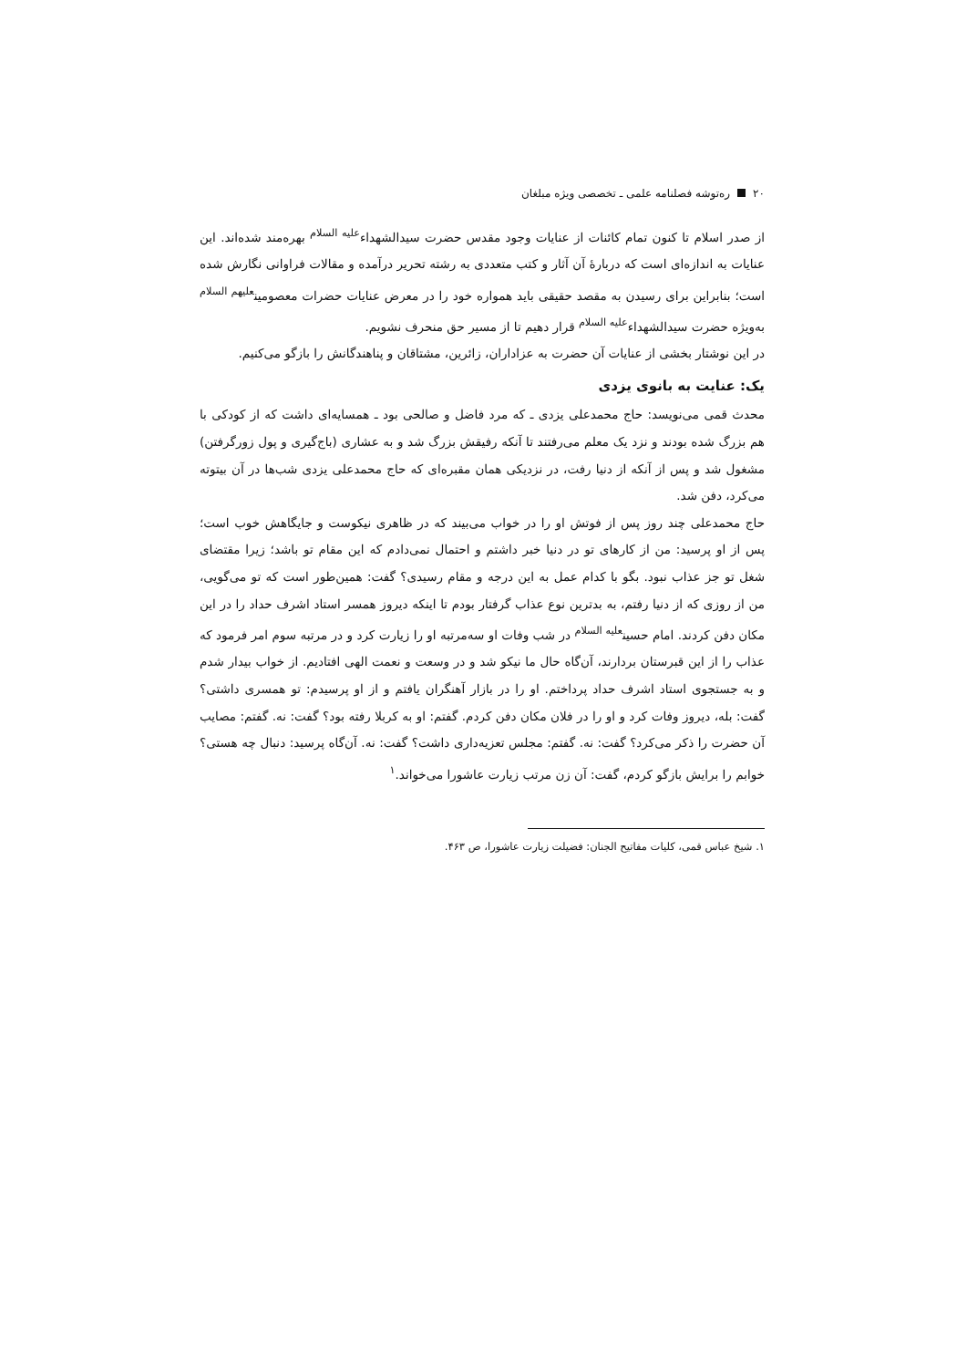۲۰ ره‌توشه فصلنامه علمی ـ تخصصی ویژه مبلغان
از صدر اسلام تا کنون تمام کائنات از عنایات وجود مقدس حضرت سیدالشهداء<sup>علیه السلام</sup> بهره‌مند شده‌اند. این عنایات به اندازه‌ای است که دربارهٔ آن آثار و کتب متعددی به رشته تحریر درآمده و مقالات فراوانی نگارش شده است؛ بنابراین برای رسیدن به مقصد حقیقی باید همواره خود را در معرض عنایات حضرات معصومین<sup>علیهم السلام</sup> به‌ویژه حضرت سیدالشهداء<sup>علیه السلام</sup> قرار دهیم تا از مسیر حق منحرف نشویم.
در این نوشتار بخشی از عنایات آن حضرت به عزاداران، زائرین، مشتاقان و پناهندگانش را بازگو می‌کنیم.
یک: عنایت به بانوی یزدی
محدث قمی می‌نویسد: حاج محمدعلی یزدی ـ که مرد فاضل و صالحی بود ـ همسایه‌ای داشت که از کودکی با هم بزرگ شده بودند و نزد یک معلم می‌رفتند تا آنکه رفیقش بزرگ شد و به عشاری (باج‌گیری و پول زورگرفتن) مشغول شد و پس از آنکه از دنیا رفت، در نزدیکی همان مقبره‌ای که حاج محمدعلی یزدی شب‌ها در آن بیتوته می‌کرد، دفن شد.
حاج محمدعلی چند روز پس از فوتش او را در خواب می‌بیند که در ظاهری نیکوست و جایگاهش خوب است؛ پس از او پرسید: من از کارهای تو در دنیا خبر داشتم و احتمال نمی‌دادم که این مقام تو باشد؛ زیرا مقتضای شغل تو جز عذاب نبود. بگو با کدام عمل به این درجه و مقام رسیدی؟ گفت: همین‌طور است که تو می‌گویی، من از روزی که از دنیا رفتم، به بدترین نوع عذاب گرفتار بودم تا اینکه دیروز همسر استاد اشرف حداد را در این مکان دفن کردند. امام حسین<sup>علیه السلام</sup> در شب وفات او سه‌مرتبه او را زیارت کرد و در مرتبه سوم امر فرمود که عذاب را از این قبرستان بردارند، آن‌گاه حال ما نیکو شد و در وسعت و نعمت الهی افتادیم. از خواب بیدار شدم و به جستجوی استاد اشرف حداد پرداختم. او را در بازار آهنگران یافتم و از او پرسیدم: تو همسری داشتی؟ گفت: بله، دیروز وفات کرد و او را در فلان مکان دفن کردم. گفتم: او به کربلا رفته بود؟ گفت: نه. گفتم: مصایب آن حضرت را ذکر می‌کرد؟ گفت: نه. گفتم: مجلس تعزیه‌داری داشت؟ گفت: نه. آن‌گاه پرسید: دنبال چه هستی؟ خوابم را برایش بازگو کردم، گفت: آن زن مرتب زیارت عاشورا می‌خواند.<sup>۱</sup>
۱. شیخ عباس قمی، کلیات مفاتیح الجنان: فضیلت زیارت عاشورا، ص ۴۶۳.